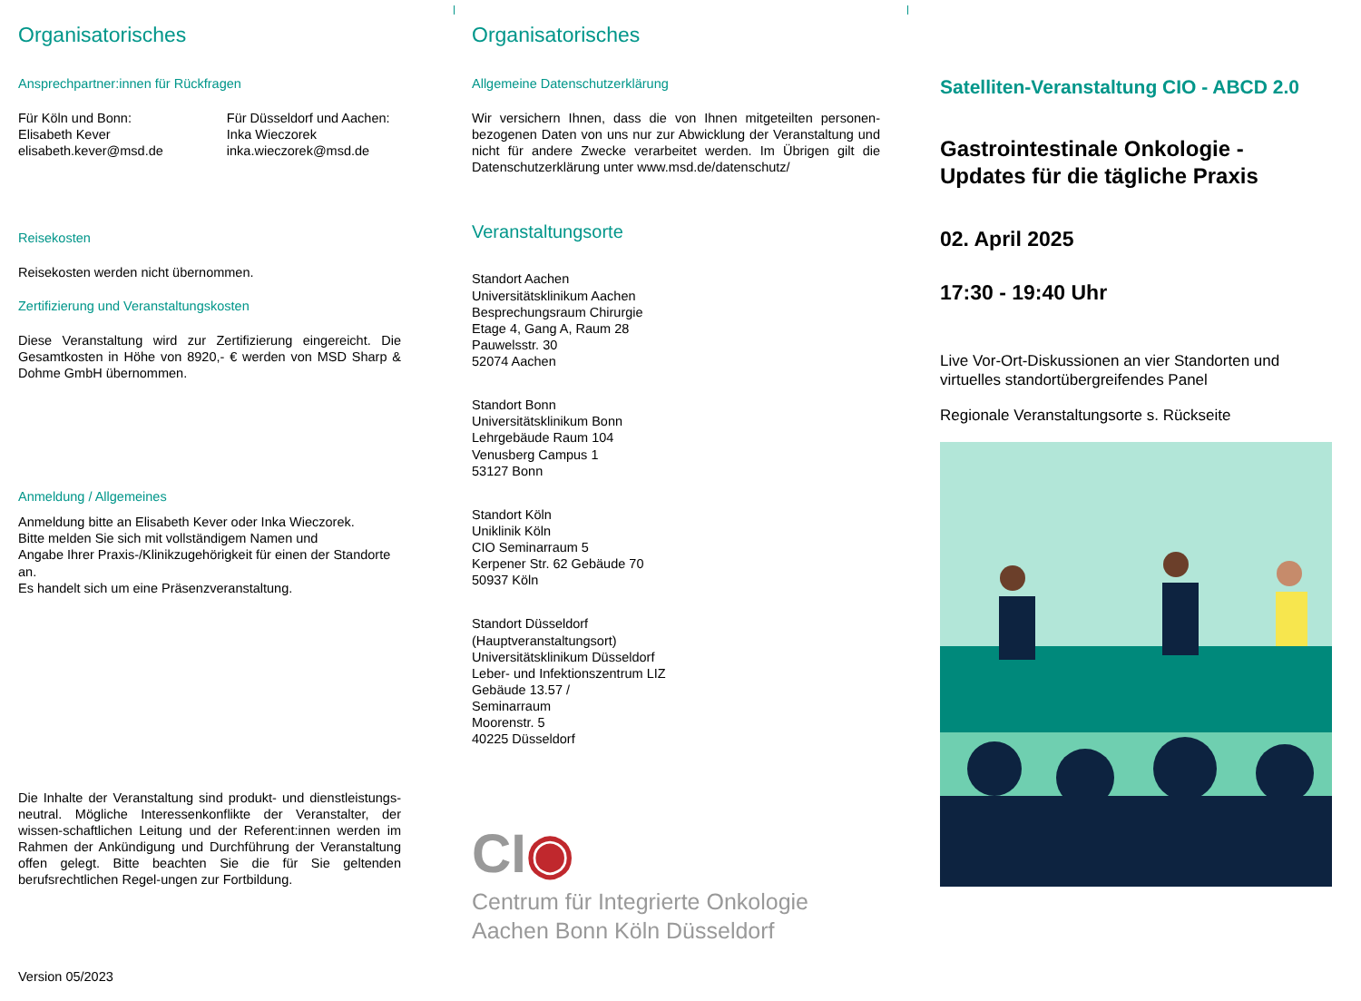Organisatorisches
Ansprechpartner:innen für Rückfragen
Für Köln und Bonn:
Elisabeth Kever
elisabeth.kever@msd.de
Für Düsseldorf und Aachen:
Inka Wieczorek
inka.wieczorek@msd.de
Reisekosten
Reisekosten werden nicht übernommen.
Zertifizierung und Veranstaltungskosten
Diese Veranstaltung wird zur Zertifizierung eingereicht. Die Gesamtkosten in Höhe von 8920,- € werden von MSD Sharp & Dohme GmbH übernommen.
Anmeldung / Allgemeines
Anmeldung bitte an Elisabeth Kever oder Inka Wieczorek.
Bitte melden Sie sich mit vollständigem Namen und
Angabe Ihrer Praxis-/Klinikzugehörigkeit für einen der Standorte an.
Es handelt sich um eine Präsenzveranstaltung.
Die Inhalte der Veranstaltung sind produkt- und dienstleistungs-neutral. Mögliche Interessenkonflikte der Veranstalter, der wissen-schaftlichen Leitung und der Referent:innen werden im Rahmen der Ankündigung und Durchführung der Veranstaltung offen gelegt. Bitte beachten Sie die für Sie geltenden berufsrechtlichen Regel-ungen zur Fortbildung.
Version 05/2023
Organisatorisches
Allgemeine Datenschutzerklärung
Wir versichern Ihnen, dass die von Ihnen mitgeteilten personen-bezogenen Daten von uns nur zur Abwicklung der Veranstaltung und nicht für andere Zwecke verarbeitet werden. Im Übrigen gilt die Datenschutzerklärung unter www.msd.de/datenschutz/
Veranstaltungsorte
Standort Aachen
Universitätsklinikum Aachen
Besprechungsraum Chirurgie
Etage 4, Gang A, Raum 28
Pauwelsstr. 30
52074 Aachen
Standort Bonn
Universitätsklinikum Bonn
Lehrgebäude Raum 104
Venusberg Campus 1
53127 Bonn
Standort Köln
Uniklinik Köln
CIO Seminarraum 5
Kerpener Str. 62 Gebäude 70
50937 Köln
Standort Düsseldorf
(Hauptveranstaltungsort)
Universitätsklinikum Düsseldorf
Leber- und Infektionszentrum LIZ
Gebäude 13.57 /
Seminarraum
Moorenstr. 5
40225 Düsseldorf
CI◉
Centrum für Integrierte Onkologie
Aachen Bonn Köln Düsseldorf
Satelliten-Veranstaltung CIO - ABCD 2.0
Gastrointestinale Onkologie -
Updates für die tägliche Praxis
02. April 2025
17:30 - 19:40 Uhr
Live Vor-Ort-Diskussionen an vier Standorten und virtuelles standortübergreifendes Panel
Regionale Veranstaltungsorte s. Rückseite